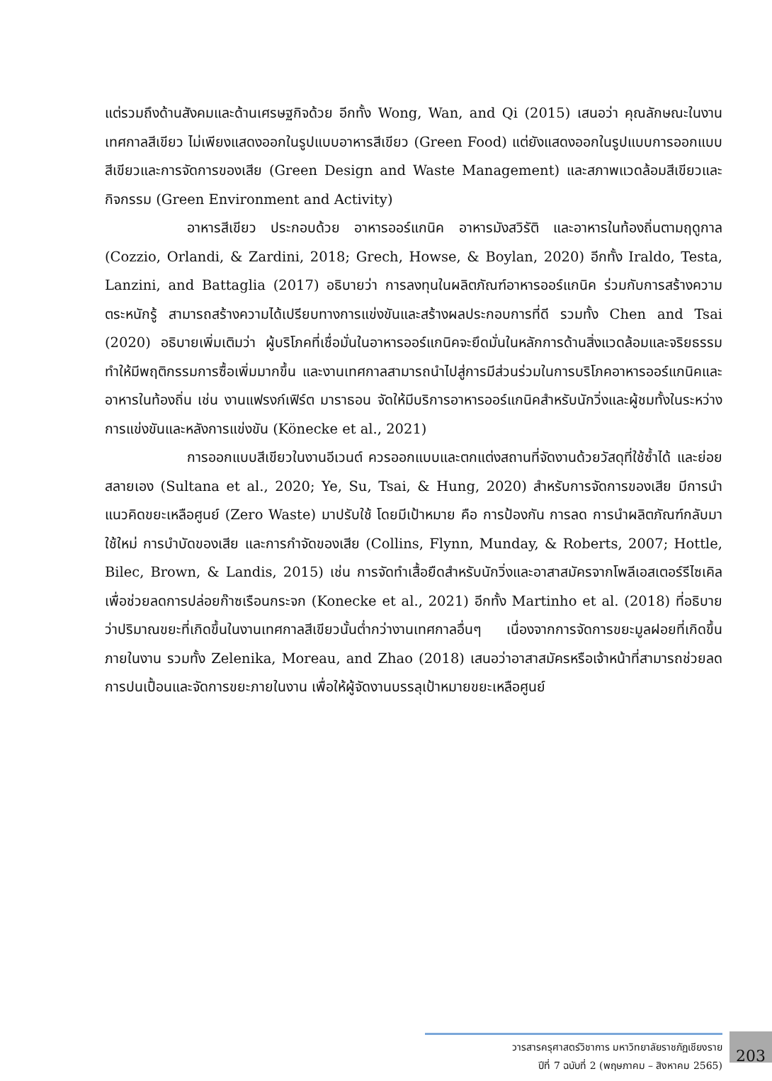แต่รวมถึงด้านสังคมและด้านเศรษฐกิจด้วย อีกทั้ง Wong, Wan, and Qi (2015) เสนอว่า คุณลักษณะในงานเทศกาลสีเขียว ไม่เพียงแสดงออกในรูปแบบอาหารสีเขียว (Green Food) แต่ยังแสดงออกในรูปแบบการออกแบบสีเขียวและการจัดการของเสีย (Green Design and Waste Management) และสภาพแวดล้อมสีเขียวและกิจกรรม (Green Environment and Activity)
อาหารสีเขียว ประกอบด้วย อาหารออร์แกนิค อาหารมังสวิรัติ และอาหารในท้องถิ่นตามฤดูกาล (Cozzio, Orlandi, & Zardini, 2018; Grech, Howse, & Boylan, 2020) อีกทั้ง Iraldo, Testa, Lanzini, and Battaglia (2017) อธิบายว่า การลงทุนในผลิตภัณฑ์อาหารออร์แกนิค ร่วมกับการสร้างความตระหนักรู้ สามารถสร้างความได้เปรียบทางการแข่งขันและสร้างผลประกอบการที่ดี รวมทั้ง Chen and Tsai (2020) อธิบายเพิ่มเติมว่า ผู้บริโภคที่เชื่อมั่นในอาหารออร์แกนิคจะยึดมั่นในหลักการด้านสิ่งแวดล้อมและจริยธรรม ทำให้มีพฤติกรรมการซื้อเพิ่มมากขึ้น และงานเทศกาลสามารถนำไปสู่การมีส่วนร่วมในการบริโภคอาหารออร์แกนิคและอาหารในท้องถิ่น เช่น งานแฟรงก์เฟิร์ต มาราธอน จัดให้มีบริการอาหารออร์แกนิคสำหรับนักวิ่งและผู้ชมทั้งในระหว่างการแข่งขันและหลังการแข่งขัน (Könecke et al., 2021)
การออกแบบสีเขียวในงานอีเวนต์ ควรออกแบบและตกแต่งสถานที่จัดงานด้วยวัสดุที่ใช้ซ้ำได้ และย่อยสลายเอง (Sultana et al., 2020; Ye, Su, Tsai, & Hung, 2020) สำหรับการจัดการของเสีย มีการนำแนวคิดขยะเหลือศูนย์ (Zero Waste) มาปรับใช้ โดยมีเป้าหมาย คือ การป้องกัน การลด การนำผลิตภัณฑ์กลับมาใช้ใหม่ การบำบัดของเสีย และการกำจัดของเสีย (Collins, Flynn, Munday, & Roberts, 2007; Hottle, Bilec, Brown, & Landis, 2015) เช่น การจัดทำเสื้อยืดสำหรับนักวิ่งและอาสาสมัครจากโพลีเอสเตอร์รีไซเคิล เพื่อช่วยลดการปล่อยก๊าซเรือนกระจก (Konecke et al., 2021) อีกทั้ง Martinho et al. (2018) ที่อธิบายว่าปริมาณขยะที่เกิดขึ้นในงานเทศกาลสีเขียวนั้นต่ำกว่างานเทศกาลอื่นๆ เนื่องจากการจัดการขยะมูลฝอยที่เกิดขึ้นภายในงาน รวมทั้ง Zelenika, Moreau, and Zhao (2018) เสนอว่าอาสาสมัครหรือเจ้าหน้าที่สามารถช่วยลดการปนเปื้อนและจัดการขยะภายในงาน เพื่อให้ผู้จัดงานบรรลุเป้าหมายขยะเหลือศูนย์
วารสารครุศาสตร์วิชาการ มหาวิทยาลัยราชภัฏเชียงราย
ปีที่ 7 ฉบับที่ 2 (พฤษภาคม – สิงหาคม 2565)
203